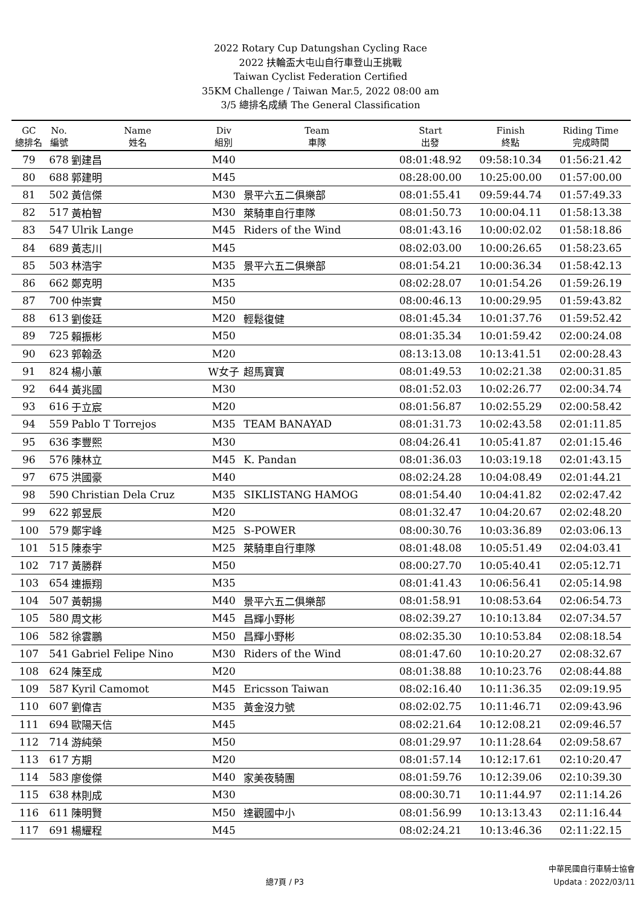2022 Rotary Cup Datungshan Cycling Race
2022 扶輪盃大屯山自行車登山王挑戰
Taiwan Cyclist Federation Certified
35KM Challenge / Taiwan Mar.5, 2022 08:00 am
3/5 總排名成績 The General Classification
| GC 總排名 | No. 編號 | Name 姓名 | Div 組別 | Team 車隊 | Start 出發 | Finish 終點 | Riding Time 完成時間 |
| --- | --- | --- | --- | --- | --- | --- | --- |
| 79 | 678 | 劉建昌 | M40 | | 08:01:48.92 | 09:58:10.34 | 01:56:21.42 |
| 80 | 688 | 郭建明 | M45 | | 08:28:00.00 | 10:25:00.00 | 01:57:00.00 |
| 81 | 502 | 黃信傑 | M30 | 景平六五二俱樂部 | 08:01:55.41 | 09:59:44.74 | 01:57:49.33 |
| 82 | 517 | 黃柏智 | M30 | 萊騎車自行車隊 | 08:01:50.73 | 10:00:04.11 | 01:58:13.38 |
| 83 | 547 | Ulrik Lange | M45 | Riders of the Wind | 08:01:43.16 | 10:00:02.02 | 01:58:18.86 |
| 84 | 689 | 黃志川 | M45 | | 08:02:03.00 | 10:00:26.65 | 01:58:23.65 |
| 85 | 503 | 林浩宇 | M35 | 景平六五二俱樂部 | 08:01:54.21 | 10:00:36.34 | 01:58:42.13 |
| 86 | 662 | 鄭克明 | M35 | | 08:02:28.07 | 10:01:54.26 | 01:59:26.19 |
| 87 | 700 | 仲崇實 | M50 | | 08:00:46.13 | 10:00:29.95 | 01:59:43.82 |
| 88 | 613 | 劉俊廷 | M20 | 輕鬆復健 | 08:01:45.34 | 10:01:37.76 | 01:59:52.42 |
| 89 | 725 | 賴振彬 | M50 | | 08:01:35.34 | 10:01:59.42 | 02:00:24.08 |
| 90 | 623 | 郭翰丞 | M20 | | 08:13:13.08 | 10:13:41.51 | 02:00:28.43 |
| 91 | 824 | 楊小蕙 | W女子 | 超馬寶寶 | 08:01:49.53 | 10:02:21.38 | 02:00:31.85 |
| 92 | 644 | 黃兆國 | M30 | | 08:01:52.03 | 10:02:26.77 | 02:00:34.74 |
| 93 | 616 | 于立宸 | M20 | | 08:01:56.87 | 10:02:55.29 | 02:00:58.42 |
| 94 | 559 | Pablo T Torrejos | M35 | TEAM BANAYAD | 08:01:31.73 | 10:02:43.58 | 02:01:11.85 |
| 95 | 636 | 李豐熙 | M30 | | 08:04:26.41 | 10:05:41.87 | 02:01:15.46 |
| 96 | 576 | 陳林立 | M45 | K. Pandan | 08:01:36.03 | 10:03:19.18 | 02:01:43.15 |
| 97 | 675 | 洪國豪 | M40 | | 08:02:24.28 | 10:04:08.49 | 02:01:44.21 |
| 98 | 590 | Christian Dela Cruz | M35 | SIKLISTANG HAMOG | 08:01:54.40 | 10:04:41.82 | 02:02:47.42 |
| 99 | 622 | 郭昱辰 | M20 | | 08:01:32.47 | 10:04:20.67 | 02:02:48.20 |
| 100 | 579 | 鄭宇峰 | M25 | S-POWER | 08:00:30.76 | 10:03:36.89 | 02:03:06.13 |
| 101 | 515 | 陳泰宇 | M25 | 萊騎車自行車隊 | 08:01:48.08 | 10:05:51.49 | 02:04:03.41 |
| 102 | 717 | 黃勝群 | M50 | | 08:00:27.70 | 10:05:40.41 | 02:05:12.71 |
| 103 | 654 | 連振翔 | M35 | | 08:01:41.43 | 10:06:56.41 | 02:05:14.98 |
| 104 | 507 | 黃朝揚 | M40 | 景平六五二俱樂部 | 08:01:58.91 | 10:08:53.64 | 02:06:54.73 |
| 105 | 580 | 周文彬 | M45 | 昌輝小野彬 | 08:02:39.27 | 10:10:13.84 | 02:07:34.57 |
| 106 | 582 | 徐雲鵬 | M50 | 昌輝小野彬 | 08:02:35.30 | 10:10:53.84 | 02:08:18.54 |
| 107 | 541 | Gabriel Felipe Nino | M30 | Riders of the Wind | 08:01:47.60 | 10:10:20.27 | 02:08:32.67 |
| 108 | 624 | 陳至成 | M20 | | 08:01:38.88 | 10:10:23.76 | 02:08:44.88 |
| 109 | 587 | Kyril Camomot | M45 | Ericsson Taiwan | 08:02:16.40 | 10:11:36.35 | 02:09:19.95 |
| 110 | 607 | 劉偉吉 | M35 | 黃金沒力號 | 08:02:02.75 | 10:11:46.71 | 02:09:43.96 |
| 111 | 694 | 歐陽天信 | M45 | | 08:02:21.64 | 10:12:08.21 | 02:09:46.57 |
| 112 | 714 | 游純榮 | M50 | | 08:01:29.97 | 10:11:28.64 | 02:09:58.67 |
| 113 | 617 | 方期 | M20 | | 08:01:57.14 | 10:12:17.61 | 02:10:20.47 |
| 114 | 583 | 廖俊傑 | M40 | 家美夜騎團 | 08:01:59.76 | 10:12:39.06 | 02:10:39.30 |
| 115 | 638 | 林則成 | M30 | | 08:00:30.71 | 10:11:44.97 | 02:11:14.26 |
| 116 | 611 | 陳明賢 | M50 | 達觀國中小 | 08:01:56.99 | 10:13:13.43 | 02:11:16.44 |
| 117 | 691 | 楊耀程 | M45 | | 08:02:24.21 | 10:13:46.36 | 02:11:22.15 |
總7頁 / P3
中華民國自行車騎士協會
Updata : 2022/03/11